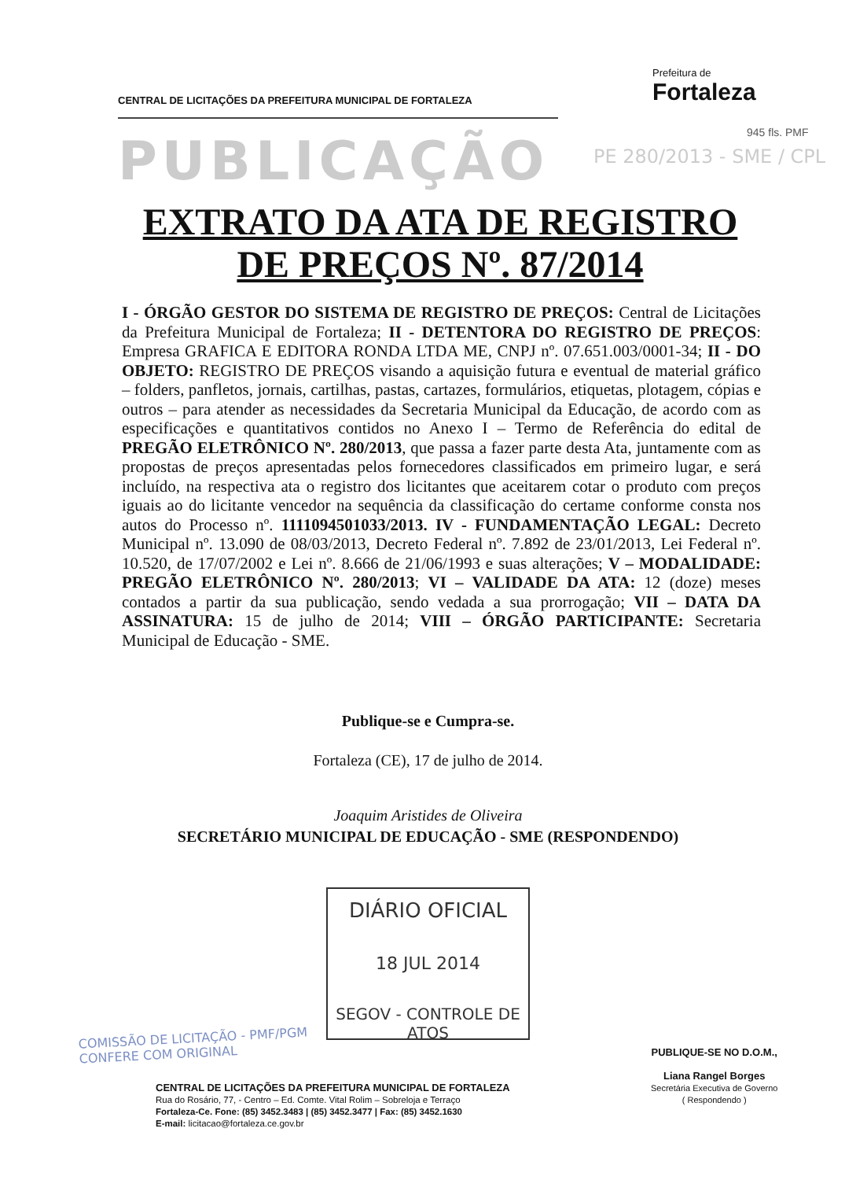CENTRAL DE LICITAÇÕES DA PREFEITURA MUNICIPAL DE FORTALEZA
Prefeitura de
Fortaleza
PUBLICAÇÃO PE 280/2013 - SME / CPL
945 fls. PMF
EXTRATO DA ATA DE REGISTRO
DE PREÇOS Nº. 87/2014
I - ÓRGÃO GESTOR DO SISTEMA DE REGISTRO DE PREÇOS: Central de Licitações da Prefeitura Municipal de Fortaleza; II - DETENTORA DO REGISTRO DE PREÇOS: Empresa GRAFICA E EDITORA RONDA LTDA ME, CNPJ nº. 07.651.003/0001-34; II - DO OBJETO: REGISTRO DE PREÇOS visando a aquisição futura e eventual de material gráfico – folders, panfletos, jornais, cartilhas, pastas, cartazes, formulários, etiquetas, plotagem, cópias e outros – para atender as necessidades da Secretaria Municipal da Educação, de acordo com as especificações e quantitativos contidos no Anexo I – Termo de Referência do edital de PREGÃO ELETRÔNICO Nº. 280/2013, que passa a fazer parte desta Ata, juntamente com as propostas de preços apresentadas pelos fornecedores classificados em primeiro lugar, e será incluído, na respectiva ata o registro dos licitantes que aceitarem cotar o produto com preços iguais ao do licitante vencedor na sequência da classificação do certame conforme consta nos autos do Processo nº. 1111094501033/2013. IV - FUNDAMENTAÇÃO LEGAL: Decreto Municipal nº. 13.090 de 08/03/2013, Decreto Federal nº. 7.892 de 23/01/2013, Lei Federal nº. 10.520, de 17/07/2002 e Lei nº. 8.666 de 21/06/1993 e suas alterações; V – MODALIDADE: PREGÃO ELETRÔNICO Nº. 280/2013; VI – VALIDADE DA ATA: 12 (doze) meses contados a partir da sua publicação, sendo vedada a sua prorrogação; VII – DATA DA ASSINATURA: 15 de julho de 2014; VIII – ÓRGÃO PARTICIPANTE: Secretaria Municipal de Educação - SME.
Publique-se e Cumpra-se.
Fortaleza (CE), 17 de julho de 2014.
Joaquim Aristides de Oliveira
SECRETÁRIO MUNICIPAL DE EDUCAÇÃO - SME (RESPONDENDO)
DIÁRIO OFICIAL
18 JUL 2014
SEGOV - CONTROLE DE ATOS
COMISSÃO DE LICITAÇÃO - PMF/PGM
CONFERE COM ORIGINAL
CENTRAL DE LICITAÇÕES DA PREFEITURA MUNICIPAL DE FORTALEZA
Rua do Rosário, 77, - Centro – Ed. Comte. Vital Rolim – Sobreloja e Terraço
Fortaleza-Ce. Fone: (85) 3452.3483 | (85) 3452.3477 | Fax: (85) 3452.1630
E-mail: licitacao@fortaleza.ce.gov.br
PUBLIQUE-SE NO D.O.M.,
Liana Rangel Borges
Secretária Executiva de Governo
( Respondendo )